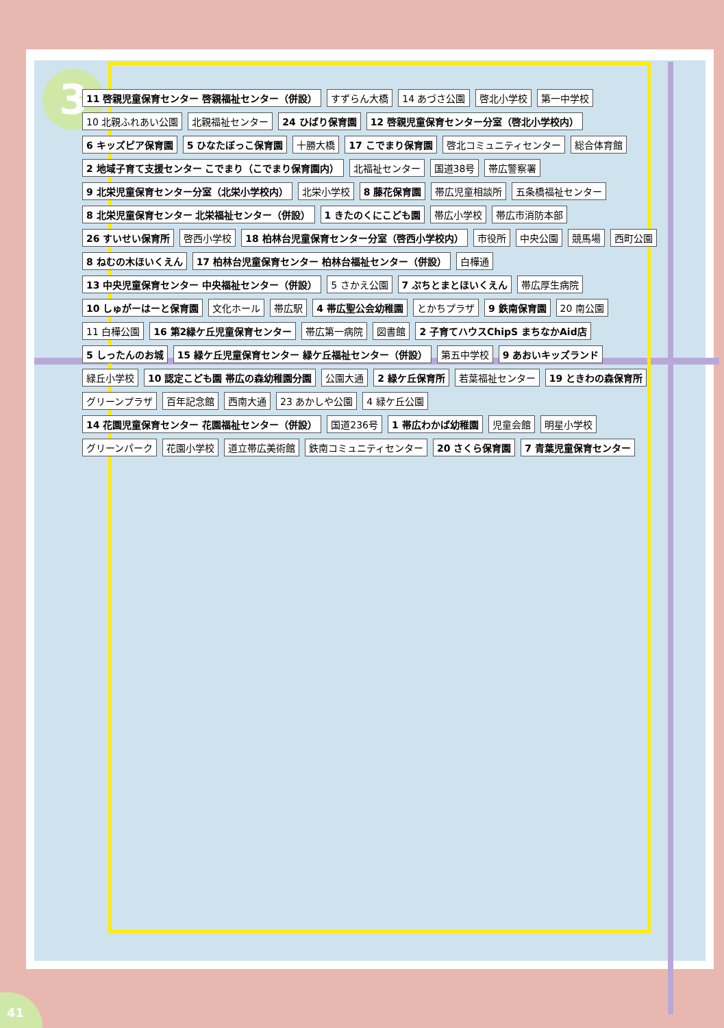3
11 啓親児童保育センター 啓親福祉センター（併設） すずらん大橋 14 あづさ公園 啓北小学校 第一中学校 10 北親ふれあい公園 北親福祉センター 24 ひばり保育園 12 啓親児童保育センター分室（啓北小学校内） 6 キッズピア保育園 5 ひなたぼっこ保育園 十勝大橋 17 こでまり保育園 啓北コミュニティセンター 総合体育館 2 地域子育て支援センター こでまり（こでまり保育園内） 北福祉センター 国道38号 帯広警察署 9 北栄児童保育センター分室（北栄小学校内） 北栄小学校 8 藤花保育園 帯広児童相談所 五条橋福祉センター 8 北栄児童保育センター 北栄福祉センター（併設） 1 きたのくにこども園 帯広小学校 帯広市消防本部 26 すいせい保育所 啓西小学校 18 柏林台児童保育センター分室（啓西小学校内） 市役所 中央公園 競馬場 西町公園 8 ねむの木ほいくえん 17 柏林台児童保育センター 柏林台福祉センター（併設） 白樺通 13 中央児童保育センター 中央福祉センター（併設） 5 さかえ公園 7 ぷちとまとほいくえん 帯広厚生病院 10 しゅがーはーと保育園 文化ホール 帯広駅 4 帯広聖公会幼稚園 とかちプラザ 9 鉄南保育園 20 南公園 11 白樺公園 16 第2緑ケ丘児童保育センター 帯広第一病院 図書館 2 子育てハウスChipS まちなかAid店 5 しったんのお城 15 緑ケ丘児童保育センター 緑ケ丘福祉センター（併設） 第五中学校 9 あおいキッズランド 緑丘小学校 10 認定こども園 帯広の森幼稚園分園 公園大通 2 緑ケ丘保育所 若葉福祉センター 19 ときわの森保育所 グリーンプラザ 百年記念館 西南大通 23 あかしや公園 4 緑ケ丘公園 14 花園児童保育センター 花園福祉センター（併設） 国道236号 1 帯広わかば幼稚園 児童会館 明星小学校 グリーンパーク 花園小学校 道立帯広美術館 鉄南コミュニティセンター 20 さくら保育園 7 青葉児童保育センター
41